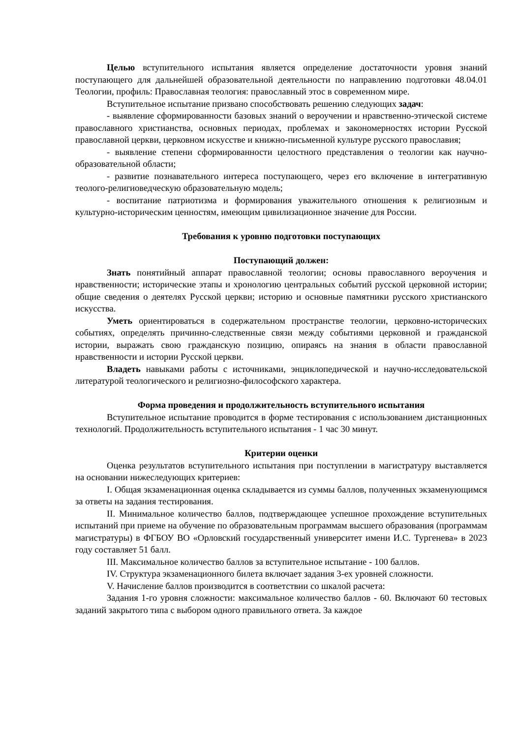Целью вступительного испытания является определение достаточности уровня знаний поступающего для дальнейшей образовательной деятельности по направлению подготовки 48.04.01 Теологии, профиль: Православная теология: православный этос в современном мире.
Вступительное испытание призвано способствовать решению следующих задач:
- выявление сформированности базовых знаний о вероучении и нравственно-этической системе православного христианства, основных периодах, проблемах и закономерностях истории Русской православной церкви, церковном искусстве и книжно-письменной культуре русского православия;
- выявление степени сформированности целостного представления о теологии как научно-образовательной области;
- развитие познавательного интереса поступающего, через его включение в интегративную теолого-религиоведческую образовательную модель;
- воспитание патриотизма и формирования уважительного отношения к религиозным и культурно-историческим ценностям, имеющим цивилизационное значение для России.
Требования к уровню подготовки поступающих
Поступающий должен:
Знать понятийный аппарат православной теологии; основы православного вероучения и нравственности; исторические этапы и хронологию центральных событий русской церковной истории; общие сведения о деятелях Русской церкви; историю и основные памятники русского христианского искусства.
Уметь ориентироваться в содержательном пространстве теологии, церковно-исторических событиях, определять причинно-следственные связи между событиями церковной и гражданской истории, выражать свою гражданскую позицию, опираясь на знания в области православной нравственности и истории Русской церкви.
Владеть навыками работы с источниками, энциклопедической и научно-исследовательской литературой теологического и религиозно-философского характера.
Форма проведения и продолжительность вступительного испытания
Вступительное испытание проводится в форме тестирования с использованием дистанционных технологий. Продолжительность вступительного испытания - 1 час 30 минут.
Критерии оценки
Оценка результатов вступительного испытания при поступлении в магистратуру выставляется на основании нижеследующих критериев:
I. Общая экзаменационная оценка складывается из суммы баллов, полученных экзаменующимся за ответы на задания тестирования.
II. Минимальное количество баллов, подтверждающее успешное прохождение вступительных испытаний при приеме на обучение по образовательным программам высшего образования (программам магистратуры) в ФГБОУ ВО «Орловский государственный университет имени И.С. Тургенева» в 2023 году составляет 51 балл.
III. Максимальное количество баллов за вступительное испытание - 100 баллов.
IV. Структура экзаменационного билета включает задания 3-ех уровней сложности.
V. Начисление баллов производится в соответствии со шкалой расчета:
Задания 1-го уровня сложности: максимальное количество баллов - 60. Включают 60 тестовых заданий закрытого типа с выбором одного правильного ответа. За каждое